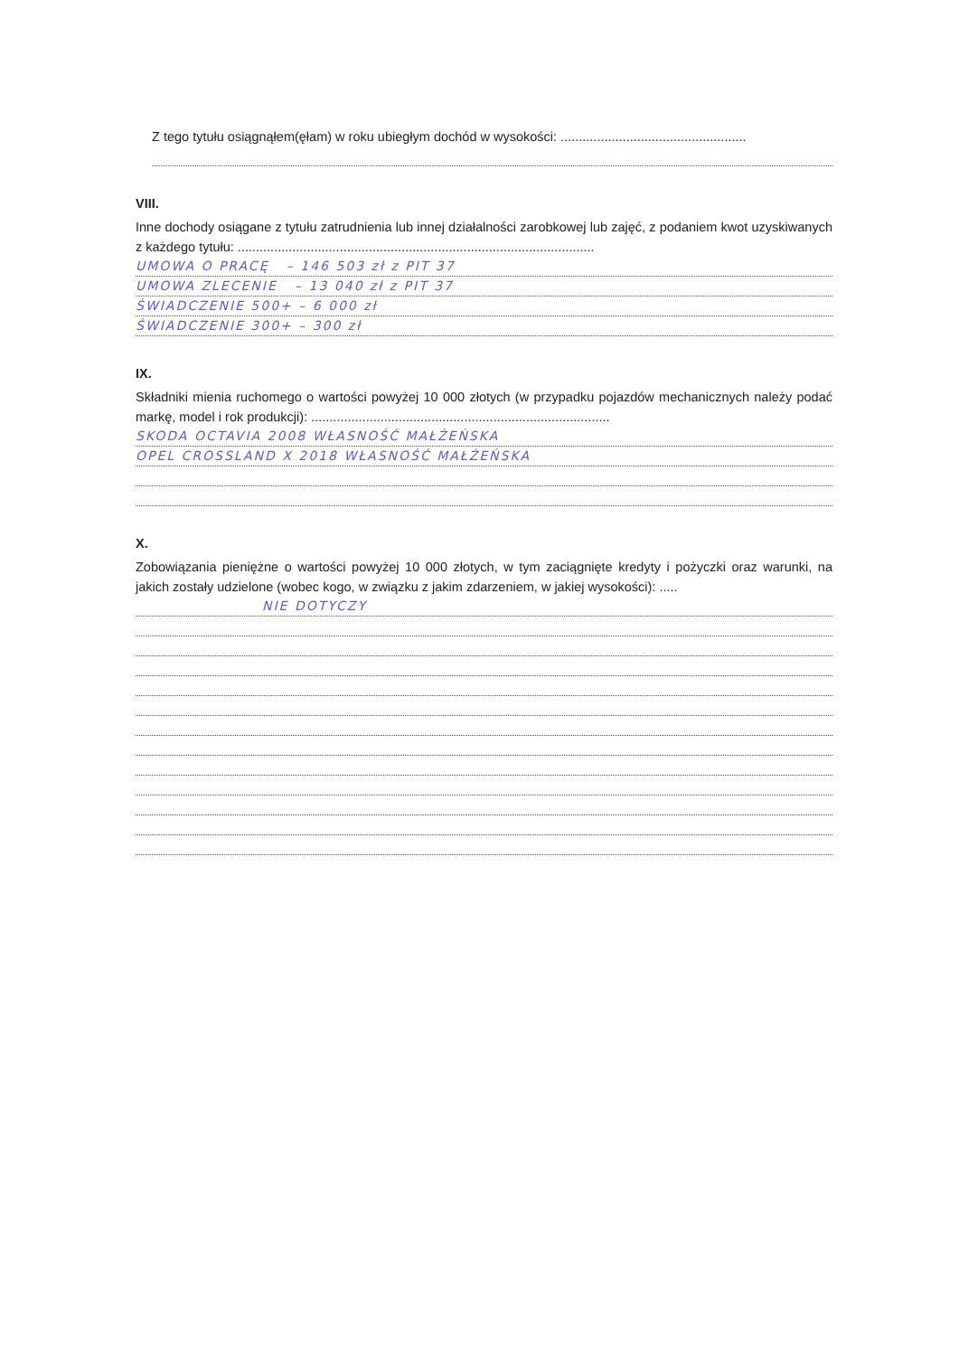Z tego tytułu osiągnąłem(ęłam) w roku ubiegłym dochód w wysokości: ...................................................
VIII.
Inne dochody osiągane z tytułu zatrudnienia lub innej działalności zarobkowej lub zajęć, z podaniem kwot uzyskiwanych z każdego tytułu: ..................................................................................................
UMOWA O PRACĘ – 146 503 zł z PIT 37
UMOWA ZLECENIE – 13 040 zł z PIT 37
ŚWIADCZENIE 500+ – 6 000 zł
ŚWIADCZENIE 300+ – 300 zł
IX.
Składniki mienia ruchomego o wartości powyżej 10 000 złotych (w przypadku pojazdów mechanicznych należy podać markę, model i rok produkcji): ..................................................................................
SKODA OCTAVIA 2008 WŁASNOŚĆ MAŁŻEŃSKA
OPEL CROSSLAND X 2018 WŁASNOŚĆ MAŁŻEŃSKA
X.
Zobowiązania pieniężne o wartości powyżej 10 000 złotych, w tym zaciągnięte kredyty i pożyczki oraz warunki, na jakich zostały udzielone (wobec kogo, w związku z jakim zdarzeniem, w jakiej wysokości): .....
NIE DOTYCZY